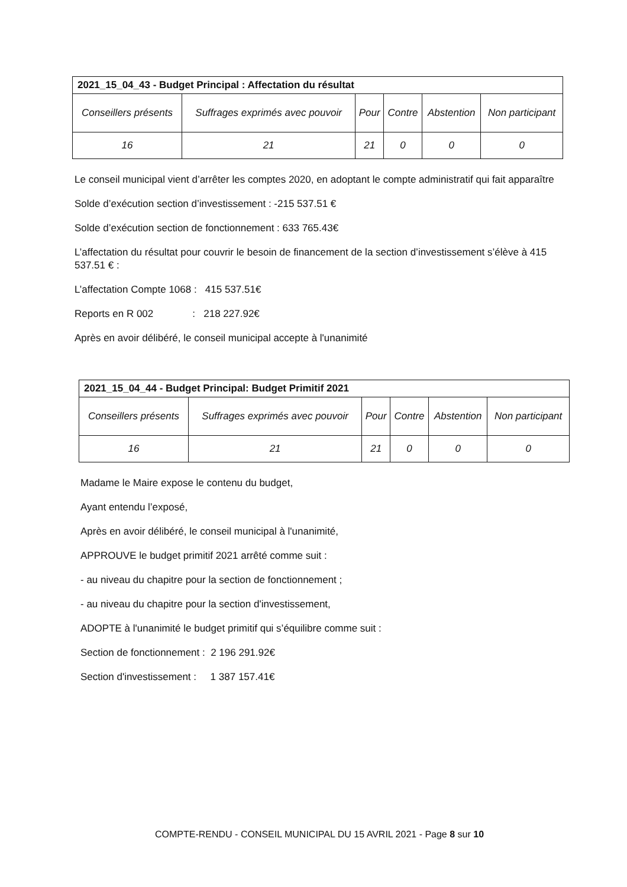| 2021_15_04_43 - Budget Principal : Affectation du résultat | | | | | |
| --- | --- | --- | --- | --- | --- |
| Conseillers présents | Suffrages exprimés avec pouvoir | Pour | Contre | Abstention | Non participant |
| 16 | 21 | 21 | 0 | 0 | 0 |
Le conseil municipal vient d’arrêter les comptes 2020, en adoptant le compte administratif qui fait apparaître
Solde d’exécution section d’investissement : -215 537.51 €
Solde d’exécution section de fonctionnement : 633 765.43€
L’affectation du résultat pour couvrir le besoin de financement de la section d’investissement s’élève à 415 537.51 € :
L’affectation Compte 1068 : 415 537.51€
Reports en R 002 : 218 227.92€
Après en avoir délibéré, le conseil municipal accepte à l'unanimité
| 2021_15_04_44 - Budget Principal: Budget Primitif 2021 | | | | | |
| --- | --- | --- | --- | --- | --- |
| Conseillers présents | Suffrages exprimés avec pouvoir | Pour | Contre | Abstention | Non participant |
| 16 | 21 | 21 | 0 | 0 | 0 |
Madame le Maire expose le contenu du budget,
Ayant entendu l’exposé,
Après en avoir délibéré, le conseil municipal à l'unanimité,
APPROUVE le budget primitif 2021 arrêté comme suit :
- au niveau du chapitre pour la section de fonctionnement ;
- au niveau du chapitre pour la section d'investissement,
ADOPTE à l'unanimité le budget primitif qui s’équilibre comme suit :
Section de fonctionnement : 2 196 291.92€
Section d'investissement : 1 387 157.41€
COMPTE-RENDU - CONSEIL MUNICIPAL DU 15 AVRIL 2021 - Page 8 sur 10